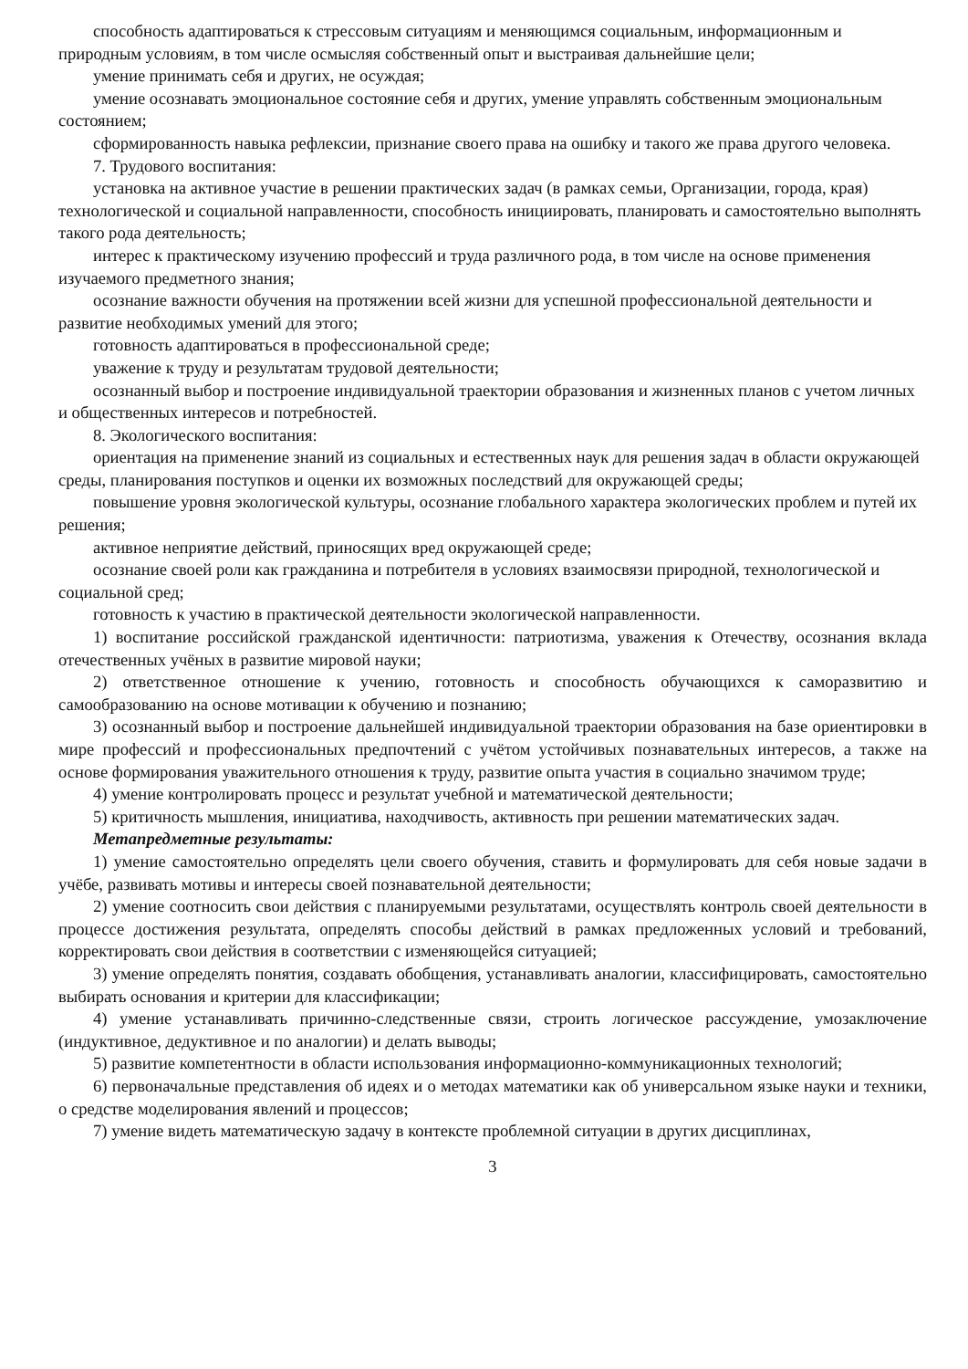способность адаптироваться к стрессовым ситуациям и меняющимся социальным, информационным и природным условиям, в том числе осмысляя собственный опыт и выстраивая дальнейшие цели;
умение принимать себя и других, не осуждая;
умение осознавать эмоциональное состояние себя и других, умение управлять собственным эмоциональным состоянием;
сформированность навыка рефлексии, признание своего права на ошибку и такого же права другого человека.
7. Трудового воспитания:
установка на активное участие в решении практических задач (в рамках семьи, Организации, города, края) технологической и социальной направленности, способность инициировать, планировать и самостоятельно выполнять такого рода деятельность;
интерес к практическому изучению профессий и труда различного рода, в том числе на основе применения изучаемого предметного знания;
осознание важности обучения на протяжении всей жизни для успешной профессиональной деятельности и развитие необходимых умений для этого;
готовность адаптироваться в профессиональной среде;
уважение к труду и результатам трудовой деятельности;
осознанный выбор и построение индивидуальной траектории образования и жизненных планов с учетом личных и общественных интересов и потребностей.
8. Экологического воспитания:
ориентация на применение знаний из социальных и естественных наук для решения задач в области окружающей среды, планирования поступков и оценки их возможных последствий для окружающей среды;
повышение уровня экологической культуры, осознание глобального характера экологических проблем и путей их решения;
активное неприятие действий, приносящих вред окружающей среде;
осознание своей роли как гражданина и потребителя в условиях взаимосвязи природной, технологической и социальной сред;
готовность к участию в практической деятельности экологической направленности.
1) воспитание российской гражданской идентичности: патриотизма, уважения к Отечеству, осознания вклада отечественных учёных в развитие мировой науки;
2) ответственное отношение к учению, готовность и способность обучающихся к саморазвитию и самообразованию на основе мотивации к обучению и познанию;
3) осознанный выбор и построение дальнейшей индивидуальной траектории образования на базе ориентировки в мире профессий и профессиональных предпочтений с учётом устойчивых познавательных интересов, а также на основе формирования уважительного отношения к труду, развитие опыта участия в социально значимом труде;
4) умение контролировать процесс и результат учебной и математической деятельности;
5) критичность мышления, инициатива, находчивость, активность при решении математических задач.
Метапредметные результаты:
1) умение самостоятельно определять цели своего обучения, ставить и формулировать для себя новые задачи в учёбе, развивать мотивы и интересы своей познавательной деятельности;
2) умение соотносить свои действия с планируемыми результатами, осуществлять контроль своей деятельности в процессе достижения результата, определять способы действий в рамках предложенных условий и требований, корректировать свои действия в соответствии с изменяющейся ситуацией;
3) умение определять понятия, создавать обобщения, устанавливать аналогии, классифицировать, самостоятельно выбирать основания и критерии для классификации;
4) умение устанавливать причинно-следственные связи, строить логическое рассуждение, умозаключение (индуктивное, дедуктивное и по аналогии) и делать выводы;
5) развитие компетентности в области использования информационно-коммуникационных технологий;
6) первоначальные представления об идеях и о методах математики как об универсальном языке науки и техники, о средстве моделирования явлений и процессов;
7) умение видеть математическую задачу в контексте проблемной ситуации в других дисциплинах,
3